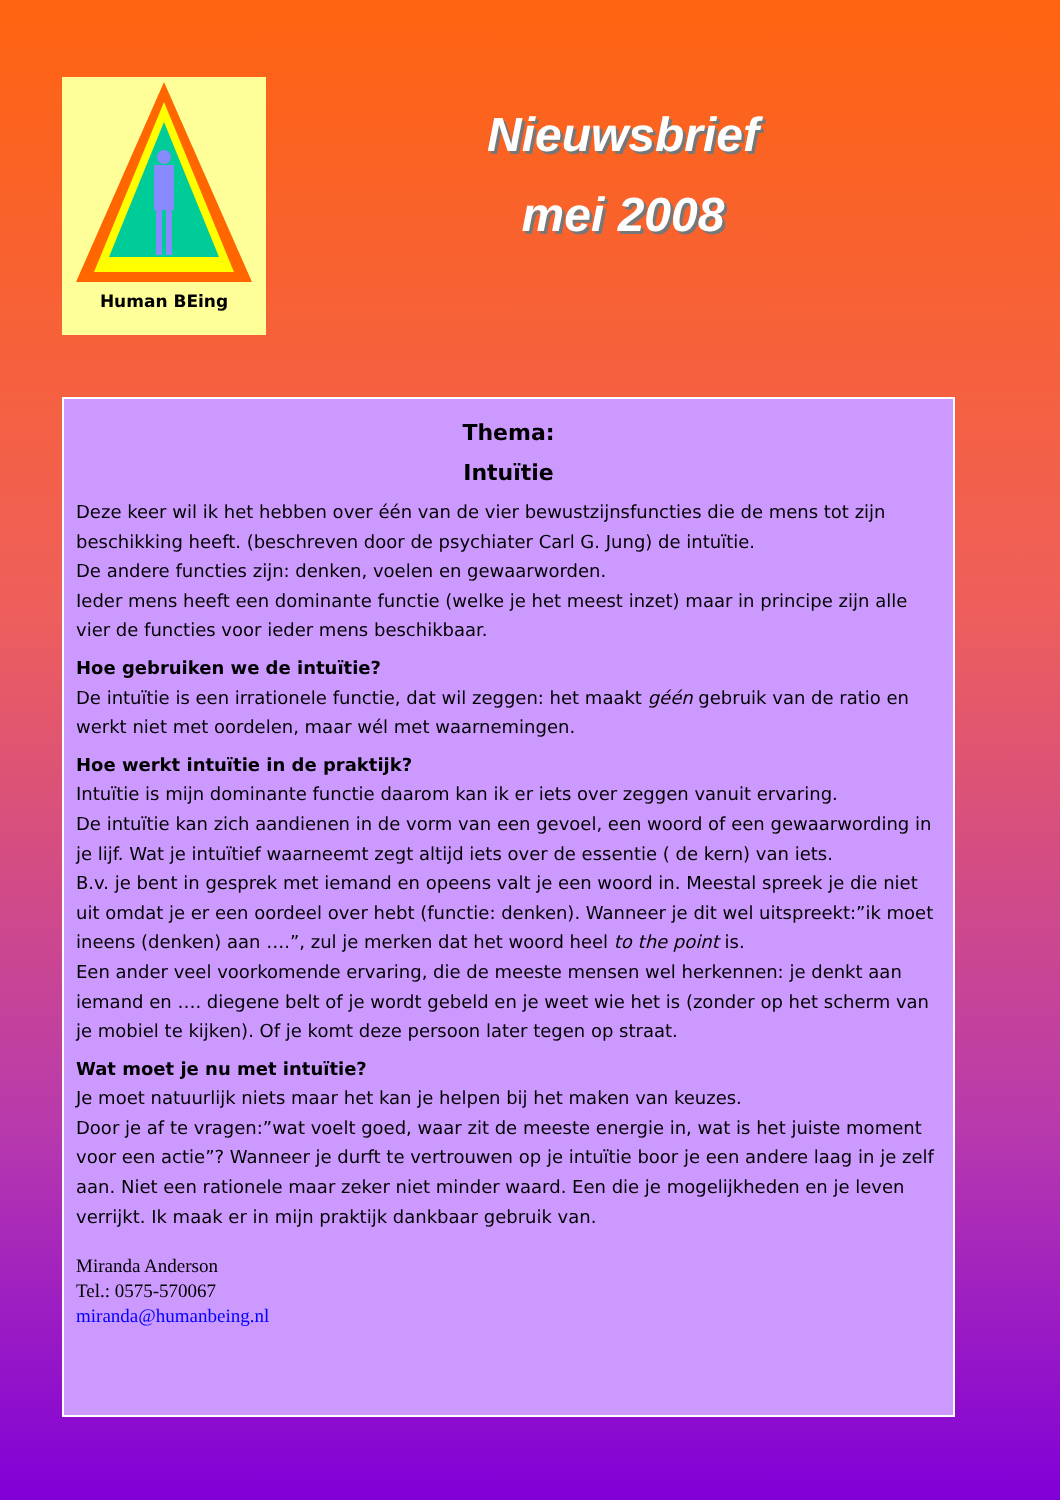Human BEing
Nieuwsbrief
mei 2008
Thema:
Intuïtie
Deze keer wil ik het hebben over één van de vier bewustzijnsfuncties die de mens tot zijn beschikking heeft. (beschreven door de psychiater Carl G. Jung) de intuïtie.
De andere functies zijn: denken, voelen en gewaarworden.
Ieder mens heeft een dominante functie (welke je het meest inzet) maar in principe zijn alle vier de functies voor ieder mens beschikbaar.
Hoe gebruiken we de intuïtie?
De intuïtie is een irrationele functie, dat wil zeggen: het maakt géén gebruik van de ratio en werkt niet met oordelen, maar wél met waarnemingen.
Hoe werkt intuïtie in de praktijk?
Intuïtie is mijn dominante functie daarom kan ik er iets over zeggen vanuit ervaring.
De intuïtie kan zich aandienen in de vorm van een gevoel, een woord of een gewaarwording in je lijf. Wat je intuïtief waarneemt zegt altijd iets over de essentie ( de kern) van iets.
B.v. je bent in gesprek met iemand en opeens valt je een woord in. Meestal spreek je die niet uit omdat je er een oordeel over hebt (functie: denken). Wanneer je dit wel uitspreekt:”ik moet ineens (denken) aan ….”, zul je merken dat het woord heel to the point is.
Een ander veel voorkomende ervaring, die de meeste mensen wel herkennen: je denkt aan iemand en …. diegene belt of je wordt gebeld en je weet wie het is (zonder op het scherm van je mobiel te kijken). Of je komt deze persoon later tegen op straat.
Wat moet je nu met intuïtie?
Je moet natuurlijk niets maar het kan je helpen bij het maken van keuzes.
Door je af te vragen:”wat voelt goed, waar zit de meeste energie in, wat is het juiste moment voor een actie”? Wanneer je durft te vertrouwen op je intuïtie boor je een andere laag in je zelf aan. Niet een rationele maar zeker niet minder waard. Een die je mogelijkheden en je leven verrijkt. Ik maak er in mijn praktijk dankbaar gebruik van.
Miranda Anderson
Tel.: 0575-570067
miranda@humanbeing.nl